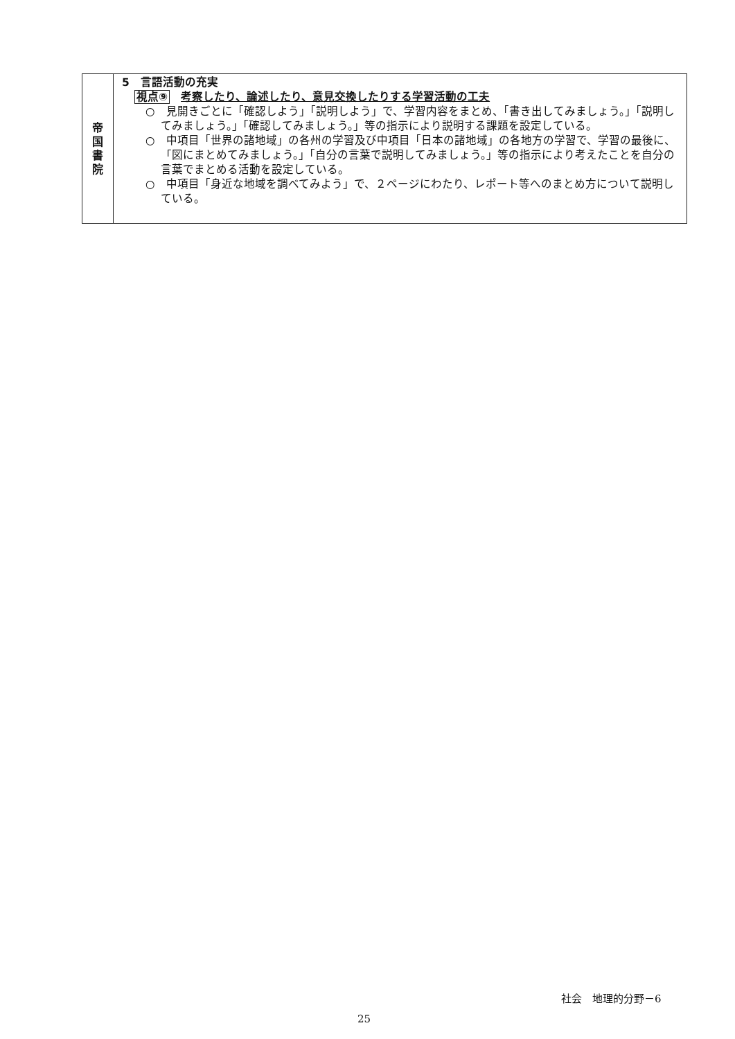| 帝 国 書 院 | 5 言語活動の充実 視点⑨ 考察したり、論述したり、意見交換したりする学習活動の工夫 ○ 見開きごとに「確認しよう」「説明しよう」で、学習内容をまとめ、「書き出してみましょう。」「説明してみましょう。」「確認してみましょう。」等の指示により説明する課題を設定している。 ○ 中項目「世界の諸地域」の各州の学習及び中項目「日本の諸地域」の各地方の学習で、学習の最後に、「図にまとめてみましょう。」「自分の言葉で説明してみましょう。」等の指示により考えたことを自分の言葉でまとめる活動を設定している。 ○ 中項目「身近な地域を調べてみよう」で、２ページにわたり、レポート等へのまとめ方について説明している。 |
社会　地理的分野－6
25